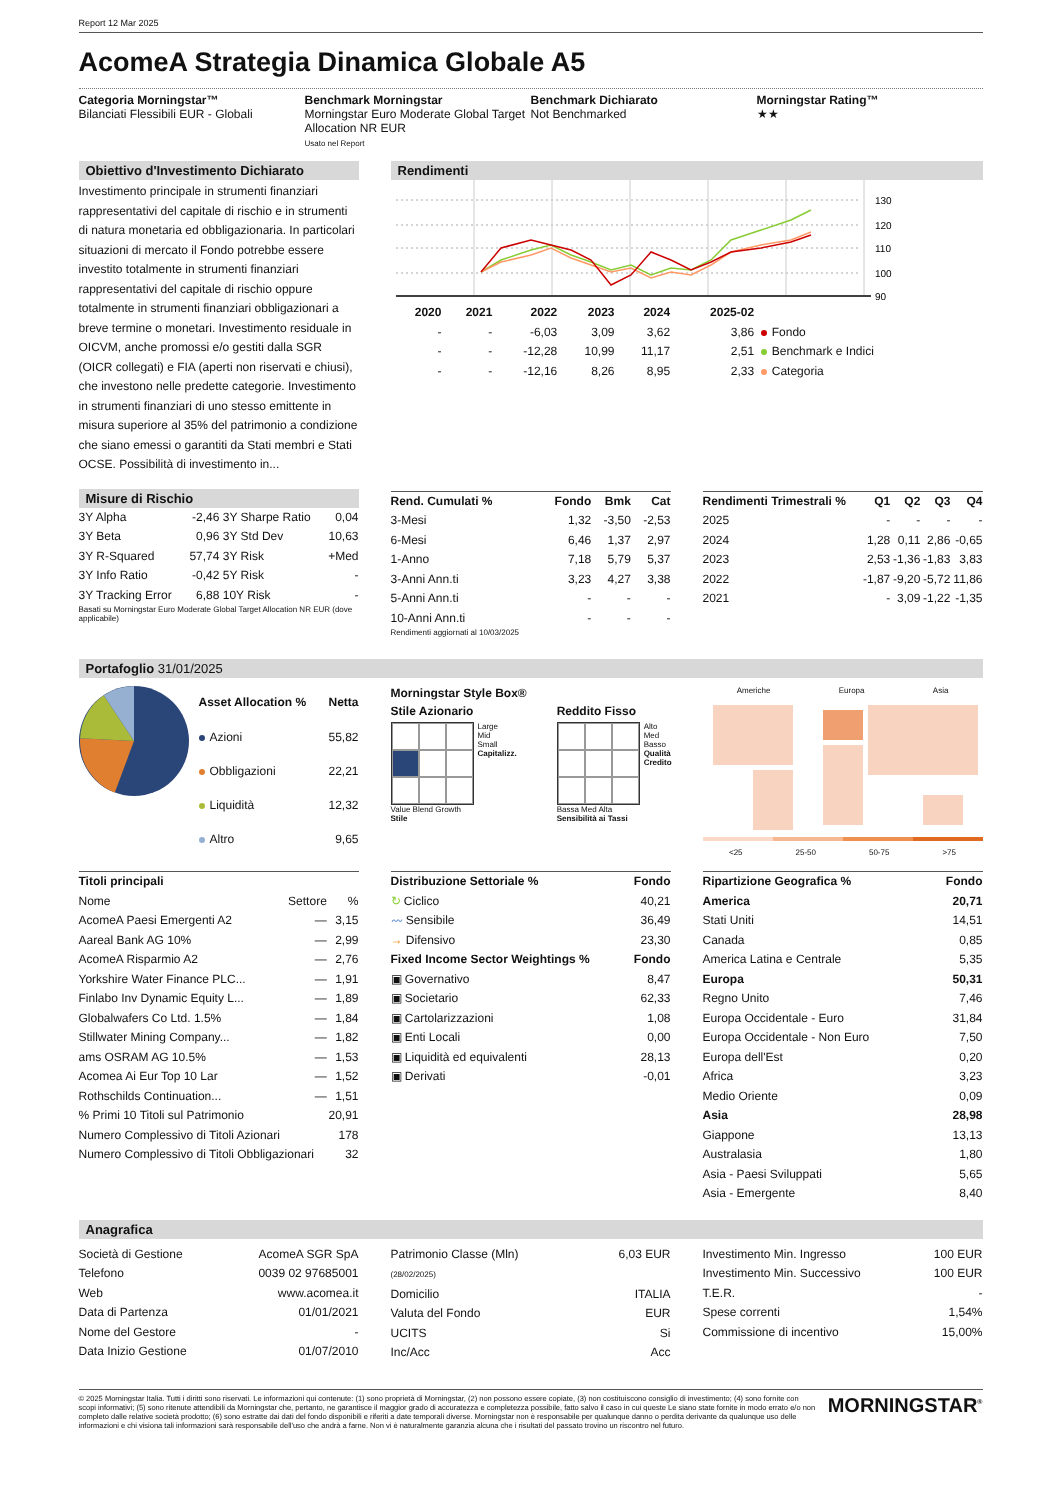Report 12 Mar 2025
AcomeA Strategia Dinamica Globale A5
Categoria Morningstar™
Bilanciati Flessibili EUR - Globali
Benchmark Morningstar
Morningstar Euro Moderate Global Target Allocation NR EUR
Usato nel Report
Benchmark Dichiarato
Not Benchmarked
Morningstar Rating™
★★
Obiettivo d'Investimento Dichiarato
Investimento principale in strumenti finanziari rappresentativi del capitale di rischio e in strumenti di natura monetaria ed obbligazionaria. In particolari situazioni di mercato il Fondo potrebbe essere investito totalmente in strumenti finanziari rappresentativi del capitale di rischio oppure totalmente in strumenti finanziari obbligazionari a breve termine o monetari. Investimento residuale in OICVM, anche promossi e/o gestiti dalla SGR (OICR collegati) e FIA (aperti non riservati e chiusi), che investono nelle predette categorie. Investimento in strumenti finanziari di uno stesso emittente in misura superiore al 35% del patrimonio a condizione che siano emessi o garantiti da Stati membri e Stati OCSE. Possibilità di investimento in...
Rendimenti
130
120
110
100
90
| | 2020 | 2021 | 2022 | 2023 | 2024 | 2025-02 | |
| --- | --- | --- | --- | --- | --- | --- | --- |
| | - | - | -6,03 | 3,09 | 3,62 | 3,86 | Fondo |
| | - | - | -12,28 | 10,99 | 11,17 | 2,51 | Benchmark e Indici |
| | - | - | -12,16 | 8,26 | 8,95 | 2,33 | Categoria |
Misure di Rischio
| 3Y Alpha | -2,46 | 3Y Sharpe Ratio | 0,04 |
| 3Y Beta | 0,96 | 3Y Std Dev | 10,63 |
| 3Y R-Squared | 57,74 | 3Y Risk | +Med |
| 3Y Info Ratio | -0,42 | 5Y Risk | - |
| 3Y Tracking Error | 6,88 | 10Y Risk | - |
Basati su Morningstar Euro Moderate Global Target Allocation NR EUR (dove applicabile)
| Rend. Cumulati % | Fondo | Bmk | Cat |
| --- | --- | --- | --- |
| 3-Mesi | 1,32 | -3,50 | -2,53 |
| 6-Mesi | 6,46 | 1,37 | 2,97 |
| 1-Anno | 7,18 | 5,79 | 5,37 |
| 3-Anni Ann.ti | 3,23 | 4,27 | 3,38 |
| 5-Anni Ann.ti | - | - | - |
| 10-Anni Ann.ti | - | - | - |
Rendimenti aggiornati al 10/03/2025
| Rendimenti Trimestrali % | Q1 | Q2 | Q3 | Q4 |
| --- | --- | --- | --- | --- |
| 2025 | - | - | - | - |
| 2024 | 1,28 | 0,11 | 2,86 | -0,65 |
| 2023 | 2,53 | -1,36 | -1,83 | 3,83 |
| 2022 | -1,87 | -9,20 | -5,72 | 11,86 |
| 2021 | - | 3,09 | -1,22 | -1,35 |
Portafoglio 31/01/2025
| Asset Allocation % | Netta |
| --- | --- |
| Azioni | 55,82 |
| Obbligazioni | 22,21 |
| Liquidità | 12,32 |
| Altro | 9,65 |
Morningstar Style Box®
Stile Azionario
Large
Mid
Small
Capitalizz.
Value Blend Growth
Stile
Reddito Fisso
Alto
Med
Basso
Qualità Credito
Bassa Med Alta
Sensibilità ai Tassi
Americhe Europa Asia
<25 25-50 50-75 >75
| Titoli principali | | |
| --- | --- | --- |
| Nome | Settore | % |
| AcomeA Paesi Emergenti A2 | — | 3,15 |
| Aareal Bank AG 10% | — | 2,99 |
| AcomeA Risparmio A2 | — | 2,76 |
| Yorkshire Water Finance PLC... | — | 1,91 |
| Finlabo Inv Dynamic Equity L... | — | 1,89 |
| Globalwafers Co Ltd. 1.5% | — | 1,84 |
| Stillwater Mining Company... | — | 1,82 |
| ams OSRAM AG 10.5% | — | 1,53 |
| Acomea Ai Eur Top 10 Lar | — | 1,52 |
| Rothschilds Continuation... | — | 1,51 |
| % Primi 10 Titoli sul Patrimonio | | 20,91 |
| Numero Complessivo di Titoli Azionari | | 178 |
| Numero Complessivo di Titoli Obbligazionari | | 32 |
| Distribuzione Settoriale % | Fondo |
| --- | --- |
| ↻ Ciclico | 40,21 |
| 〰 Sensibile | 36,49 |
| → Difensivo | 23,30 |
| Fixed Income Sector Weightings % | Fondo |
| ▣ Governativo | 8,47 |
| ▣ Societario | 62,33 |
| ▣ Cartolarizzazioni | 1,08 |
| ▣ Enti Locali | 0,00 |
| ▣ Liquidità ed equivalenti | 28,13 |
| ▣ Derivati | -0,01 |
| Ripartizione Geografica % | Fondo |
| --- | --- |
| America | 20,71 |
| Stati Uniti | 14,51 |
| Canada | 0,85 |
| America Latina e Centrale | 5,35 |
| Europa | 50,31 |
| Regno Unito | 7,46 |
| Europa Occidentale - Euro | 31,84 |
| Europa Occidentale - Non Euro | 7,50 |
| Europa dell'Est | 0,20 |
| Africa | 3,23 |
| Medio Oriente | 0,09 |
| Asia | 28,98 |
| Giappone | 13,13 |
| Australasia | 1,80 |
| Asia - Paesi Sviluppati | 5,65 |
| Asia - Emergente | 8,40 |
Anagrafica
| Società di Gestione | AcomeA SGR SpA |
| Telefono | 0039 02 97685001 |
| Web | www.acomea.it |
| Data di Partenza | 01/01/2021 |
| Nome del Gestore | - |
| Data Inizio Gestione | 01/07/2010 |
| Patrimonio Classe (Mln) (28/02/2025) | 6,03 EUR |
| Domicilio | ITALIA |
| Valuta del Fondo | EUR |
| UCITS | Si |
| Inc/Acc | Acc |
| Investimento Min. Ingresso | 100 EUR |
| Investimento Min. Successivo | 100 EUR |
| T.E.R. | - |
| Spese correnti | 1,54% |
| Commissione di incentivo | 15,00% |
© 2025 Morningstar Italia. Tutti i diritti sono riservati. Le informazioni qui contenute: (1) sono proprietà di Morningstar, (2) non possono essere copiate, (3) non costituiscono consiglio di investimento; (4) sono fornite con scopi informativi; (5) sono ritenute attendibili da Morningstar che, pertanto, ne garantisce il maggior grado di accuratezza e completezza possibile, fatto salvo il caso in cui queste Le siano state fornite in modo errato e/o non completo dalle relative società prodotto; (6) sono estratte dai dati del fondo disponibili e riferiti a date temporali diverse. Morningstar non è responsabile per qualunque danno o perdita derivante da qualunque uso delle informazioni e chi visiona tali informazioni sarà responsabile dell'uso che andrà a farne. Non vi è naturalmente garanzia alcuna che i risultati del passato trovino un riscontro nel futuro.
MORNINGSTAR<sup>®</sup>